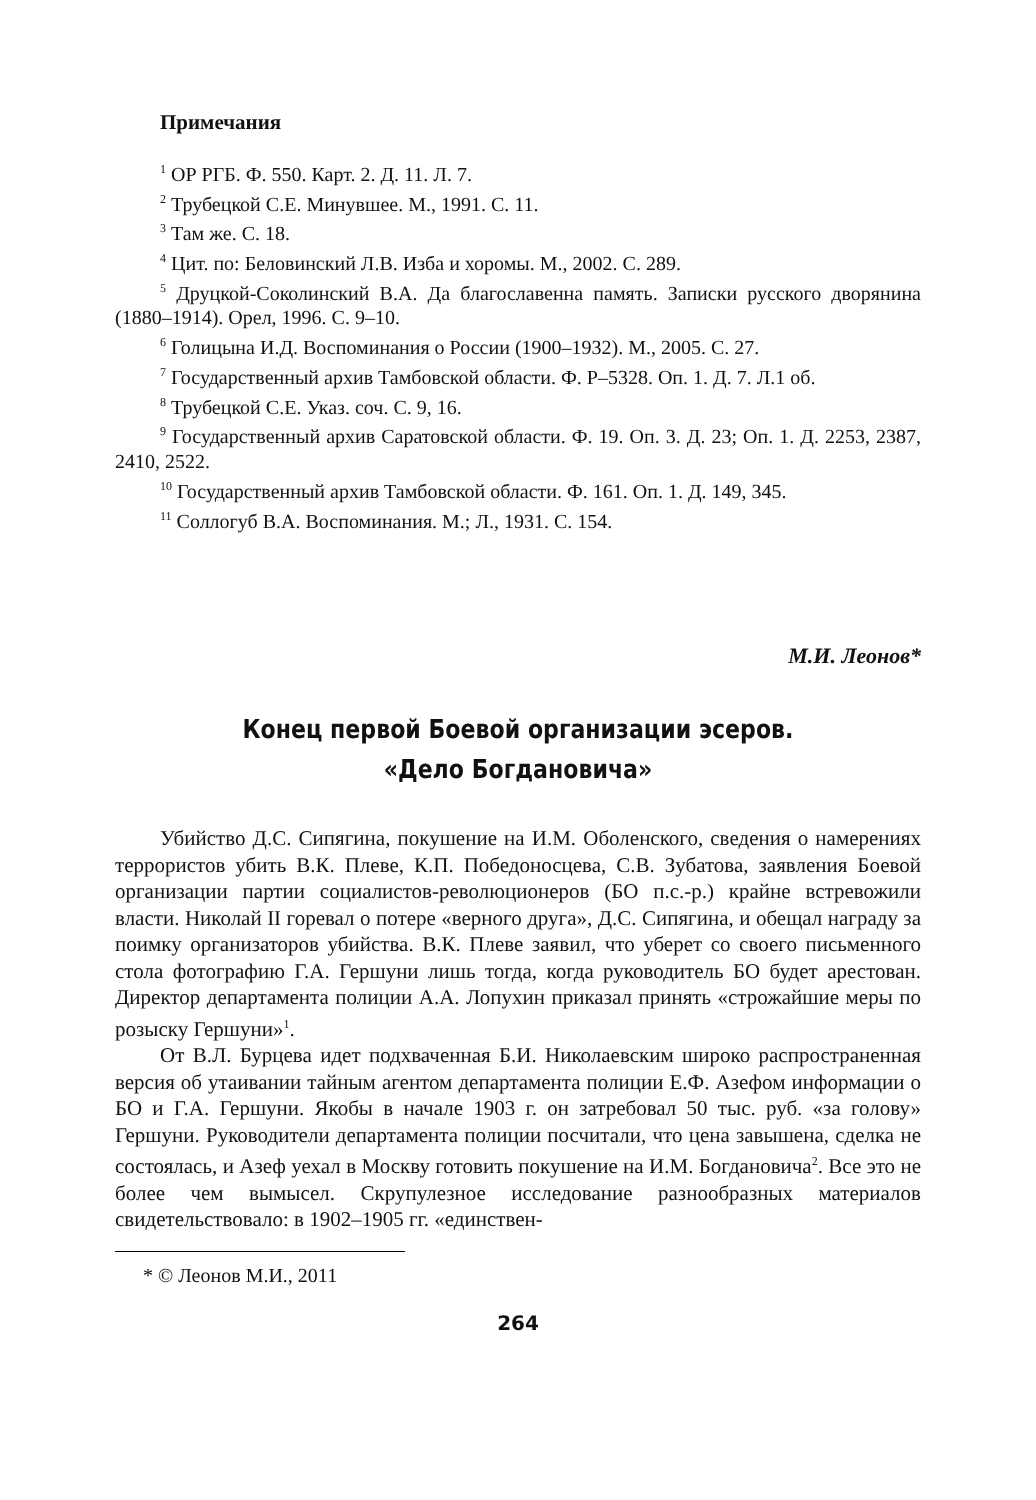Примечания
<sup>1</sup> ОР РГБ. Ф. 550. Карт. 2. Д. 11. Л. 7.
<sup>2</sup> Трубецкой С.Е. Минувшее. М., 1991. С. 11.
<sup>3</sup> Там же. С. 18.
<sup>4</sup> Цит. по: Беловинский Л.В. Изба и хоромы. М., 2002. С. 289.
<sup>5</sup> Друцкой-Соколинский В.А. Да благославенна память. Записки русского дворянина (1880–1914). Орел, 1996. С. 9–10.
<sup>6</sup> Голицына И.Д. Воспоминания о России (1900–1932). М., 2005. С. 27.
<sup>7</sup> Государственный архив Тамбовской области. Ф. Р–5328. Оп. 1. Д. 7. Л.1 об.
<sup>8</sup> Трубецкой С.Е. Указ. соч. С. 9, 16.
<sup>9</sup> Государственный архив Саратовской области. Ф. 19. Оп. 3. Д. 23; Оп. 1. Д. 2253, 2387, 2410, 2522.
<sup>10</sup> Государственный архив Тамбовской области. Ф. 161. Оп. 1. Д. 149, 345.
<sup>11</sup> Соллогуб В.А. Воспоминания. М.; Л., 1931. С. 154.
М.И. Леонов*
Конец первой Боевой организации эсеров.
«Дело Богдановича»
Убийство Д.С. Сипягина, покушение на И.М. Оболенского, сведения о намерениях террористов убить В.К. Плеве, К.П. Победоносцева, С.В. Зубатова, заявления Боевой организации партии социалистов-революционеров (БО п.с.-р.) крайне встревожили власти. Николай II горевал о потере «верного друга», Д.С. Сипягина, и обещал награду за поимку организаторов убийства. В.К. Плеве заявил, что уберет со своего письменного стола фотографию Г.А. Гершуни лишь тогда, когда руководитель БО будет арестован. Директор департамента полиции А.А. Лопухин приказал принять «строжайшие меры по розыску Гершуни»<sup>1</sup>.
От В.Л. Бурцева идет подхваченная Б.И. Николаевским широко распространенная версия об утаивании тайным агентом департамента полиции Е.Ф. Азефом информации о БО и Г.А. Гершуни. Якобы в начале 1903 г. он затребовал 50 тыс. руб. «за голову» Гершуни. Руководители департамента полиции посчитали, что цена завышена, сделка не состоялась, и Азеф уехал в Москву готовить покушение на И.М. Богдановича<sup>2</sup>. Все это не более чем вымысел. Скрупулезное исследование разнообразных материалов свидетельствовало: в 1902–1905 гг. «единствен-
* © Леонов М.И., 2011
264